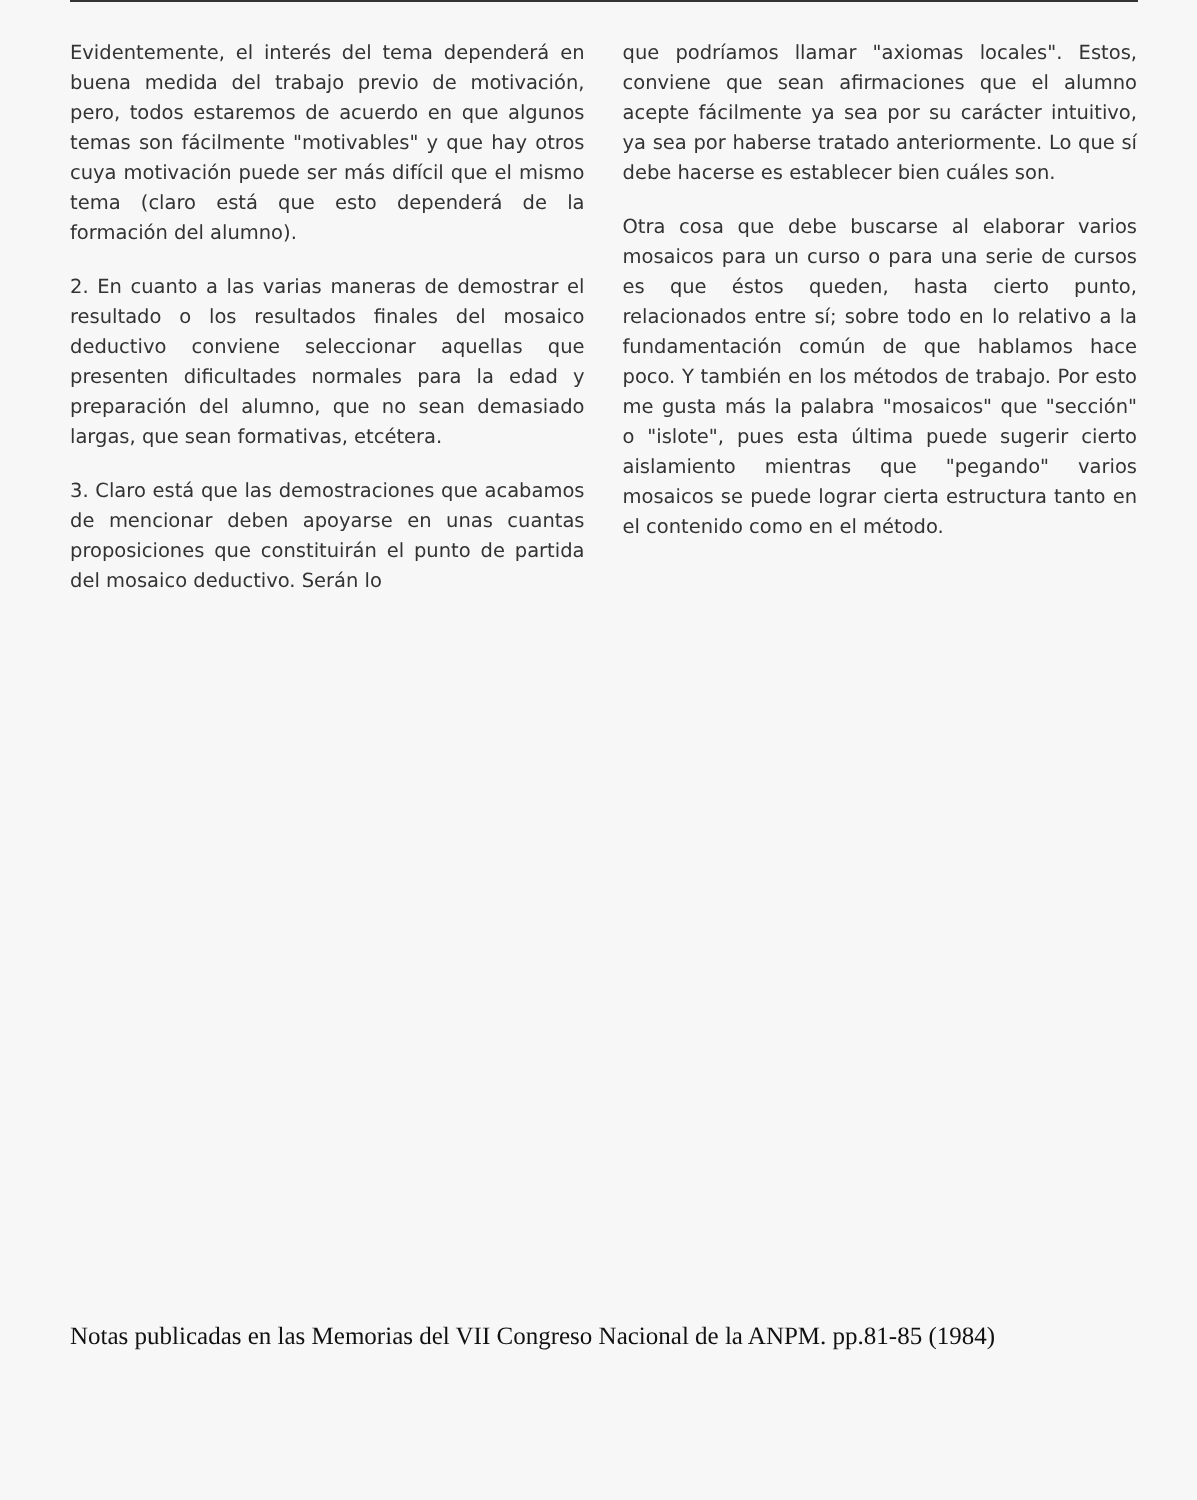Evidentemente, el interés del tema dependerá en buena medida del trabajo previo de motivación, pero, todos estaremos de acuerdo en que algunos temas son fácilmente "motivables" y que hay otros cuya motivación puede ser más difícil que el mismo tema (claro está que esto dependerá de la formación del alumno).
2. En cuanto a las varias maneras de demostrar el resultado o los resultados finales del mosaico deductivo conviene seleccionar aquellas que presenten dificultades normales para la edad y preparación del alumno, que no sean demasiado largas, que sean formativas, etcétera.
3. Claro está que las demostraciones que acabamos de mencionar deben apoyarse en unas cuantas proposiciones que constituirán el punto de partida del mosaico deductivo. Serán lo
que podríamos llamar "axiomas locales". Estos, conviene que sean afirmaciones que el alumno acepte fácilmente ya sea por su carácter intuitivo, ya sea por haberse tratado anteriormente. Lo que sí debe hacerse es establecer bien cuáles son.
Otra cosa que debe buscarse al elaborar varios mosaicos para un curso o para una serie de cursos es que éstos queden, hasta cierto punto, relacionados entre sí; sobre todo en lo relativo a la fundamentación común de que hablamos hace poco. Y también en los métodos de trabajo. Por esto me gusta más la palabra "mosaicos" que "sección" o "islote", pues esta última puede sugerir cierto aislamiento mientras que "pegando" varios mosaicos se puede lograr cierta estructura tanto en el contenido como en el método.
Notas publicadas en las Memorias del VII Congreso Nacional de la ANPM. pp.81-85 (1984)